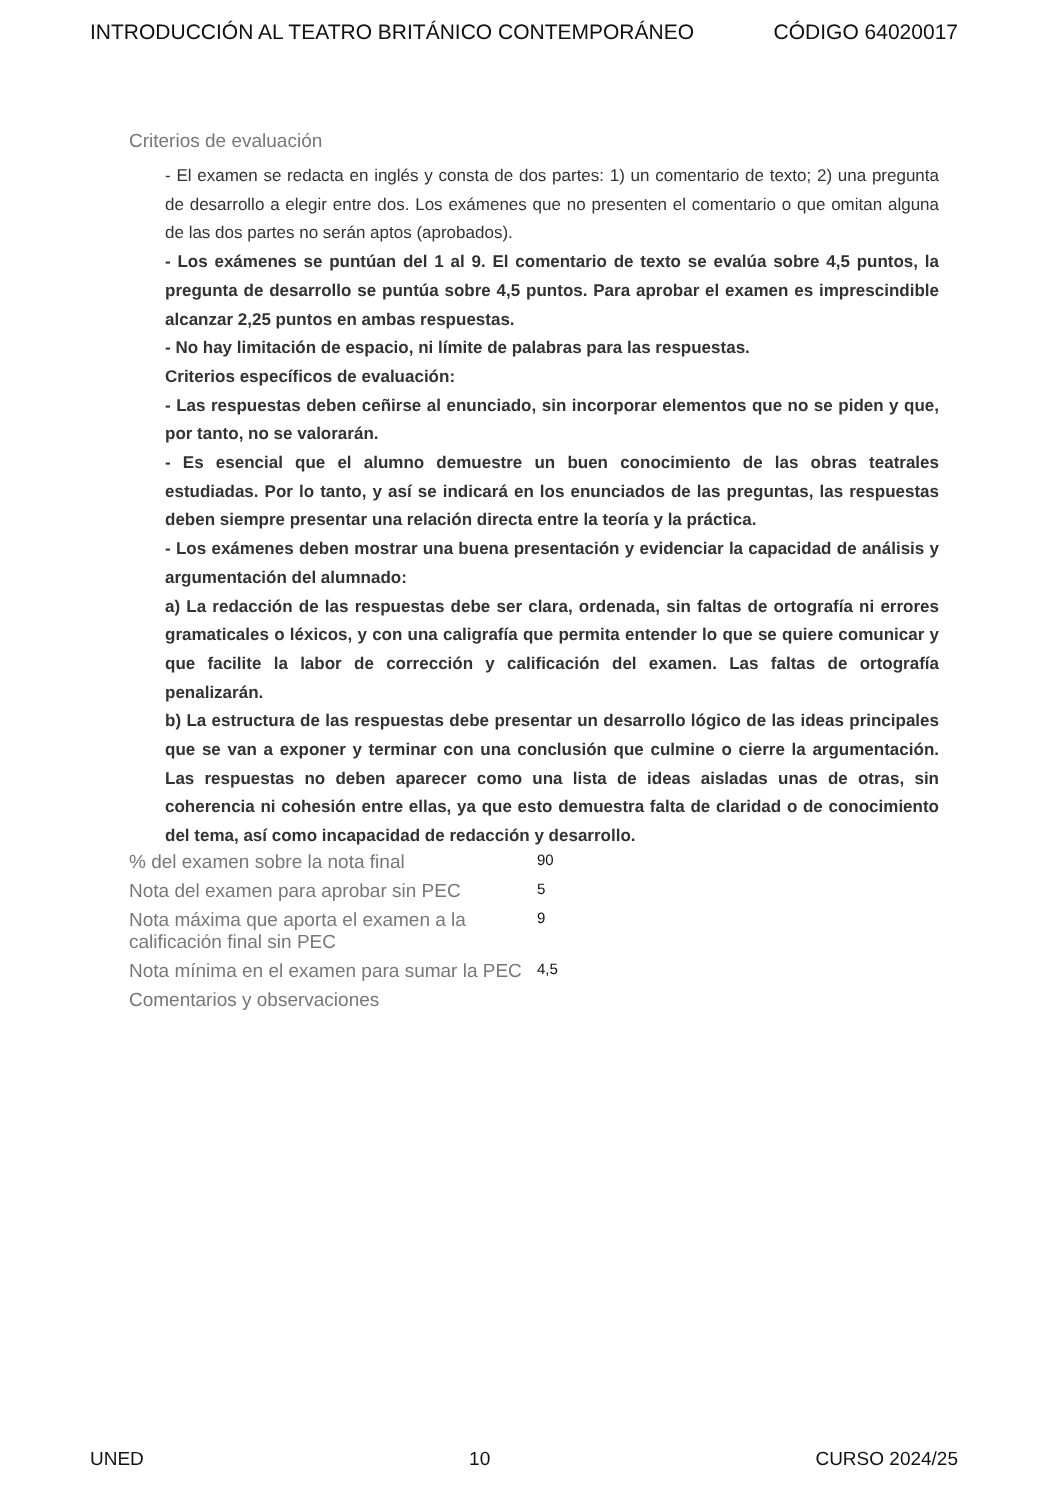INTRODUCCIÓN AL TEATRO BRITÁNICO CONTEMPORÁNEO CÓDIGO 64020017
Criterios de evaluación
- El examen se redacta en inglés y consta de dos partes: 1) un comentario de texto; 2) una pregunta de desarrollo a elegir entre dos. Los exámenes que no presenten el comentario o que omitan alguna de las dos partes no serán aptos (aprobados).
- Los exámenes se puntúan del 1 al 9. El comentario de texto se evalúa sobre 4,5 puntos, la pregunta de desarrollo se puntúa sobre 4,5 puntos. Para aprobar el examen es imprescindible alcanzar 2,25 puntos en ambas respuestas.
- No hay limitación de espacio, ni límite de palabras para las respuestas.
Criterios específicos de evaluación:
- Las respuestas deben ceñirse al enunciado, sin incorporar elementos que no se piden y que, por tanto, no se valorarán.
- Es esencial que el alumno demuestre un buen conocimiento de las obras teatrales estudiadas. Por lo tanto, y así se indicará en los enunciados de las preguntas, las respuestas deben siempre presentar una relación directa entre la teoría y la práctica.
- Los exámenes deben mostrar una buena presentación y evidenciar la capacidad de análisis y argumentación del alumnado:
a) La redacción de las respuestas debe ser clara, ordenada, sin faltas de ortografía ni errores gramaticales o léxicos, y con una caligrafía que permita entender lo que se quiere comunicar y que facilite la labor de corrección y calificación del examen. Las faltas de ortografía penalizarán.
b) La estructura de las respuestas debe presentar un desarrollo lógico de las ideas principales que se van a exponer y terminar con una conclusión que culmine o cierre la argumentación. Las respuestas no deben aparecer como una lista de ideas aisladas unas de otras, sin coherencia ni cohesión entre ellas, ya que esto demuestra falta de claridad o de conocimiento del tema, así como incapacidad de redacción y desarrollo.
% del examen sobre la nota final
90
Nota del examen para aprobar sin PEC
5
Nota máxima que aporta el examen a la calificación final sin PEC
9
Nota mínima en el examen para sumar la PEC
4,5
Comentarios y observaciones
UNED 10 CURSO 2024/25